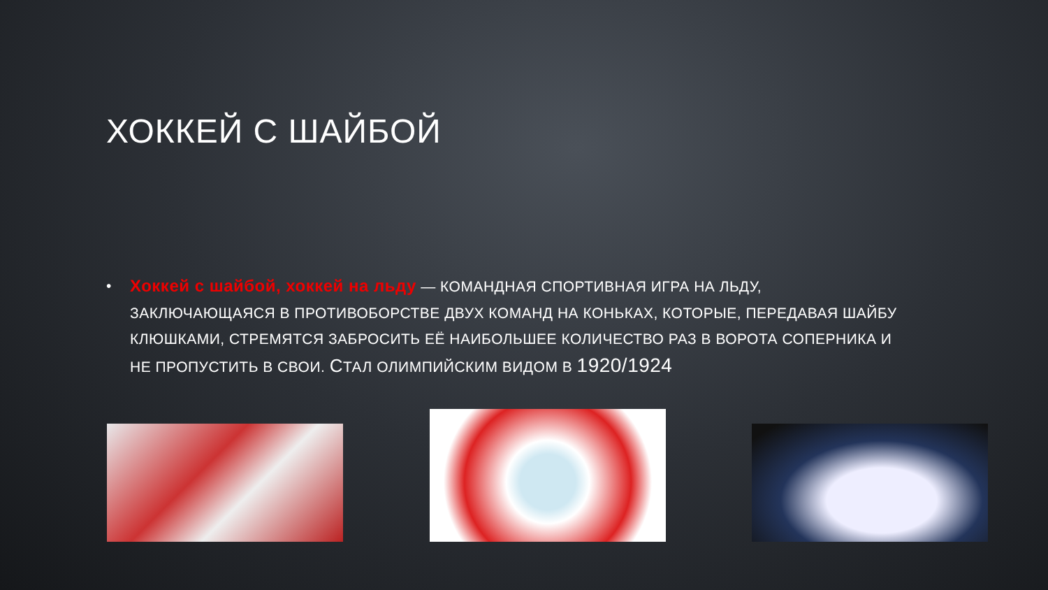ХОККЕЙ С ШАЙБОЙ
• Хоккей с шайбой, хоккей на льду — КОМАНДНАЯ СПОРТИВНАЯ ИГРА НА ЛЬДУ, ЗАКЛЮЧАЮЩАЯСЯ В ПРОТИВОБОРСТВЕ ДВУХ КОМАНД НА КОНЬКАХ, КОТОРЫЕ, ПЕРЕДАВАЯ ШАЙБУ КЛЮШКАМИ, СТРЕМЯТСЯ ЗАБРОСИТЬ ЕЁ НАИБОЛЬШЕЕ КОЛИЧЕСТВО РАЗ В ВОРОТА СОПЕРНИКА И НЕ ПРОПУСТИТЬ В СВОИ. СТАЛ ОЛИМПИЙСКИМ ВИДОМ В 1920/1924